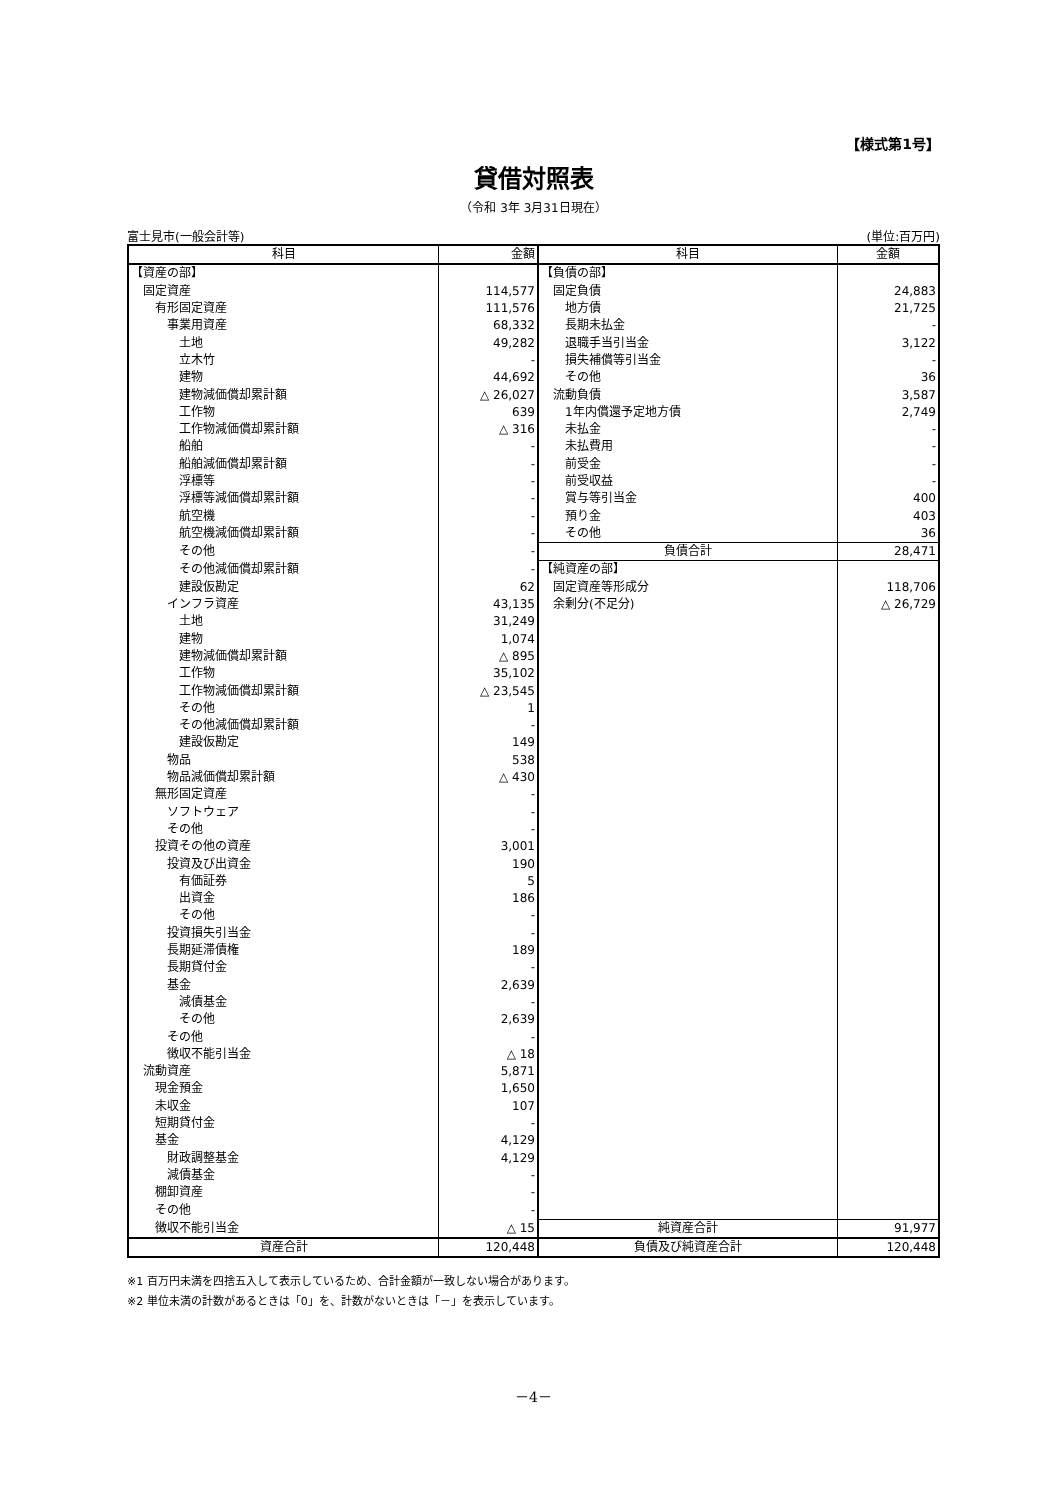【様式第1号】
貸借対照表
（令和 3年 3月31日現在）
富士見市(一般会計等) (単位:百万円)
| 科目 | 金額 | 科目 | 金額 |
| --- | --- | --- | --- |
| 【資産の部】 | | 【負債の部】 | |
| 固定資産 | 114,577 | 固定負債 | 24,883 |
| 有形固定資産 | 111,576 | 地方債 | 21,725 |
| 事業用資産 | 68,332 | 長期未払金 | - |
| 土地 | 49,282 | 退職手当引当金 | 3,122 |
| 立木竹 | - | 損失補償等引当金 | - |
| 建物 | 44,692 | その他 | 36 |
| 建物減価償却累計額 | △ 26,027 | 流動負債 | 3,587 |
| 工作物 | 639 | 1年内償還予定地方債 | 2,749 |
| 工作物減価償却累計額 | △ 316 | 未払金 | - |
| 船舶 | - | 未払費用 | - |
| 船舶減価償却累計額 | - | 前受金 | - |
| 浮標等 | - | 前受収益 | - |
| 浮標等減価償却累計額 | - | 賞与等引当金 | 400 |
| 航空機 | - | 預り金 | 403 |
| 航空機減価償却累計額 | - | その他 | 36 |
| その他 | - | 負債合計 | 28,471 |
| その他減価償却累計額 | - | 【純資産の部】 | |
| 建設仮勘定 | 62 | 固定資産等形成分 | 118,706 |
| インフラ資産 | 43,135 | 余剰分(不足分) | △ 26,729 |
| 土地 | 31,249 | | |
| 建物 | 1,074 | | |
| 建物減価償却累計額 | △ 895 | | |
| 工作物 | 35,102 | | |
| 工作物減価償却累計額 | △ 23,545 | | |
| その他 | 1 | | |
| その他減価償却累計額 | - | | |
| 建設仮勘定 | 149 | | |
| 物品 | 538 | | |
| 物品減価償却累計額 | △ 430 | | |
| 無形固定資産 | - | | |
| ソフトウェア | - | | |
| その他 | - | | |
| 投資その他の資産 | 3,001 | | |
| 投資及び出資金 | 190 | | |
| 有価証券 | 5 | | |
| 出資金 | 186 | | |
| その他 | - | | |
| 投資損失引当金 | - | | |
| 長期延滞債権 | 189 | | |
| 長期貸付金 | - | | |
| 基金 | 2,639 | | |
| 減債基金 | - | | |
| その他 | 2,639 | | |
| その他 | - | | |
| 徴収不能引当金 | △ 18 | | |
| 流動資産 | 5,871 | | |
| 現金預金 | 1,650 | | |
| 未収金 | 107 | | |
| 短期貸付金 | - | | |
| 基金 | 4,129 | | |
| 財政調整基金 | 4,129 | | |
| 減債基金 | - | | |
| 棚卸資産 | - | | |
| その他 | - | | |
| 徴収不能引当金 | △ 15 | 純資産合計 | 91,977 |
| 資産合計 | 120,448 | 負債及び純資産合計 | 120,448 |
※1 百万円未満を四捨五入して表示しているため、合計金額が一致しない場合があります。
※2 単位未満の計数があるときは「0」を、計数がないときは「－」を表示しています。
－4－